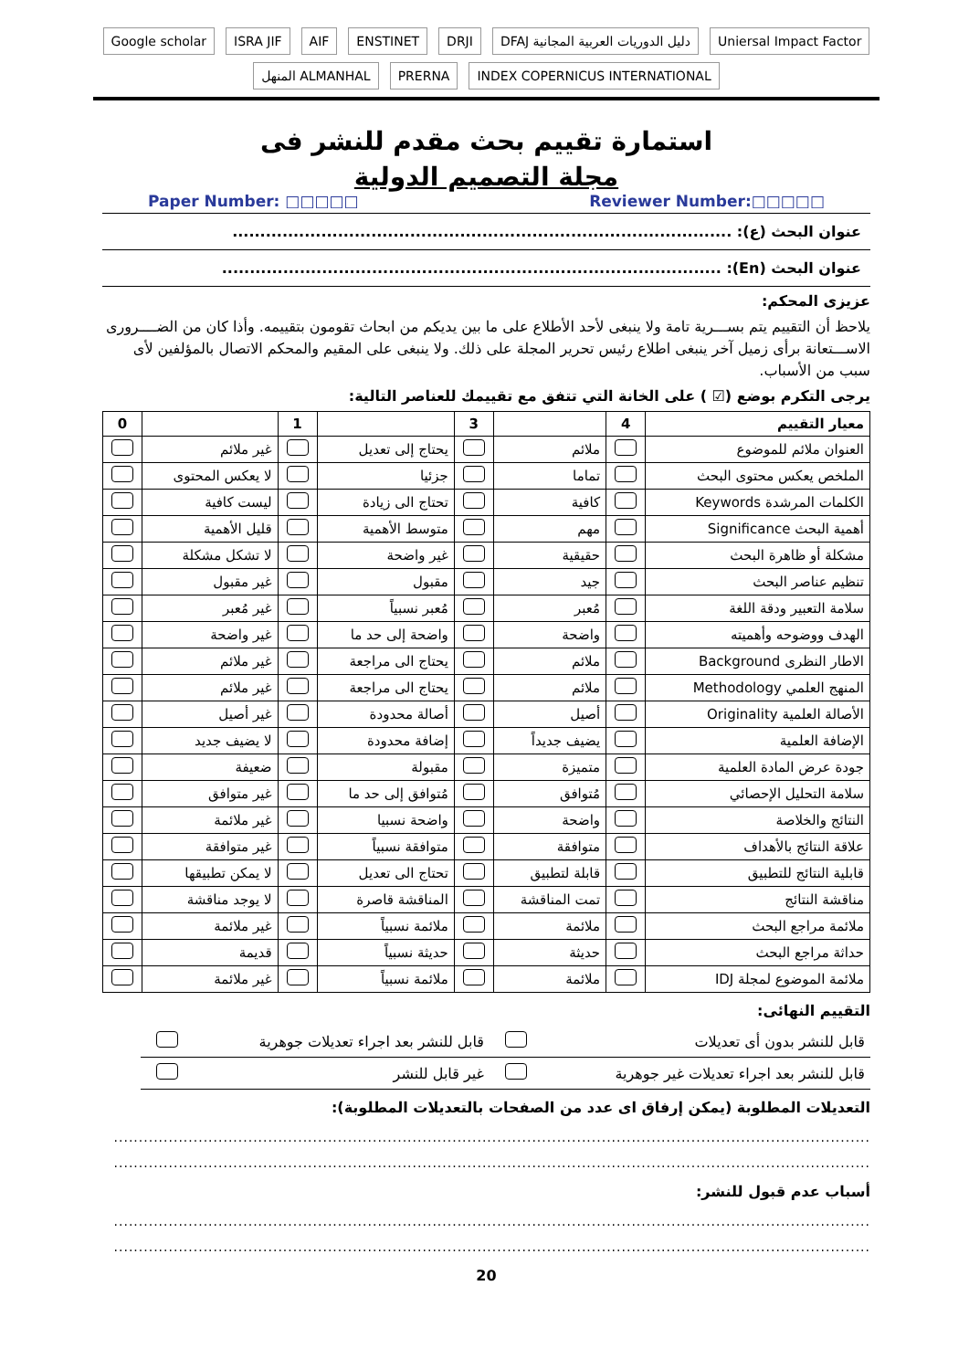Google scholar ISRA JIF AIF ENSTINET DRJI DFAJ دليل الدوريات العربية المجانية Uniersal Impact Factor المنهل ALMANHAL PRERNA INDEX COPERNICUS INTERNATIONAL
استمارة تقييم بحث مقدم للنشر فى
مجلة التصميم الدولية
Paper Number: □□□□□ Reviewer Number:□□□□□
عنوان البحث (ع): ..........................................................................................
عنوان البحث (En): ..........................................................................................
عزيزى المحكم:
يلاحظ أن التقييم يتم بســـرية تامة ولا ينبغى لأحد الأطلاع على ما بين يديكم من ابحاث تقومون بتقييمه. وأذا كان من الضــــرورى الاســـتعانة برأى زميل آخر ينبغى اطلاع رئيس تحرير المجلة على ذلك. ولا ينبغى على المقيم والمحكم الاتصال بالمؤلفين لأى سبب من الأسباب.
يرجى التكرم بوضع (☑ ) على الخانة التي تتفق مع تقييمك للعناصر التالية:
| معيار التقييم | 4 | | 3 | | 1 | | 0 |
| --- | --- | --- | --- | --- | --- | --- | --- |
| العنوان ملائم للموضوع | | ملائم | | يحتاج إلى تعديل | | غير ملائم | |
| الملخص يعكس محتوى البحث | | تماما | | جزئيا | | لا يعكس المحتوى | |
| الكلمات المرشدة Keywords | | كافية | | تحتاج الى زيادة | | ليست كافية | |
| أهمية البحث Significance | | مهم | | متوسط الأهمية | | قليل الأهمية | |
| مشكلة أو ظاهرة البحث | | حقيقية | | غير واضحة | | لا تشكل مشكلة | |
| تنظيم عناصر البحث | | جيد | | مقبول | | غير مقبول | |
| سلامة التعبير ودقة اللغة | | مُعبر | | مُعبر نسبياً | | غير مُعبر | |
| الهدف ووضوحه وأهميته | | واضحة | | واضحة إلى حد ما | | غير واضحة | |
| الاطار النظرى Background | | ملائم | | يحتاج الى مراجعة | | غير ملائم | |
| المنهج العلمي Methodology | | ملائم | | يحتاج الى مراجعة | | غير ملائم | |
| الأصالة العلمية Originality | | أصيل | | أصالة محدودة | | غير أصيل | |
| الإضافة العلمية | | يضيف جديداً | | إضافة محدودة | | لا يضيف جديد | |
| جودة عرض المادة العلمية | | متميزة | | مقبولة | | ضعيفة | |
| سلامة التحليل الإحصائي | | مُتوافق | | مُتوافق إلى حد ما | | غير متوافق | |
| النتائج والخلاصة | | واضحة | | واضحة نسبيا | | غير ملائمة | |
| علاقة النتائج بالأهداف | | متوافقة | | متوافقة نسبياً | | غير متوافقة | |
| قابلية النتائج للتطبيق | | قابلة لتطبيق | | تحتاج الى تعديل | | لا يمكن تطبيقها | |
| مناقشة النتائج | | تمت المناقشة | | المناقشة قاصرة | | لا يوجد مناقشة | |
| ملائمة مراجع البحث | | ملائمة | | ملائمة نسبياً | | غير ملائمة | |
| حداثة مراجع البحث | | حديثة | | حديثة نسبياً | | قديمة | |
| ملائمة الموضوع لمجلة IDJ | | ملائمة | | ملائمة نسبياً | | غير ملائمة | |
التقييم النهائى:
| قابل للنشر بدون أى تعديلات | | قابل للنشر بعد اجراء تعديلات جوهرية | |
| قابل للنشر بعد اجراء تعديلات غير جوهرية | | غير قابل للنشر | |
التعديلات المطلوبة (يمكن إرفاق اى عدد من الصفحات بالتعديلات المطلوبة):
........................................................................................................................................................
........................................................................................................................................................
أسباب عدم قبول للنشر:
........................................................................................................................................................
........................................................................................................................................................
20